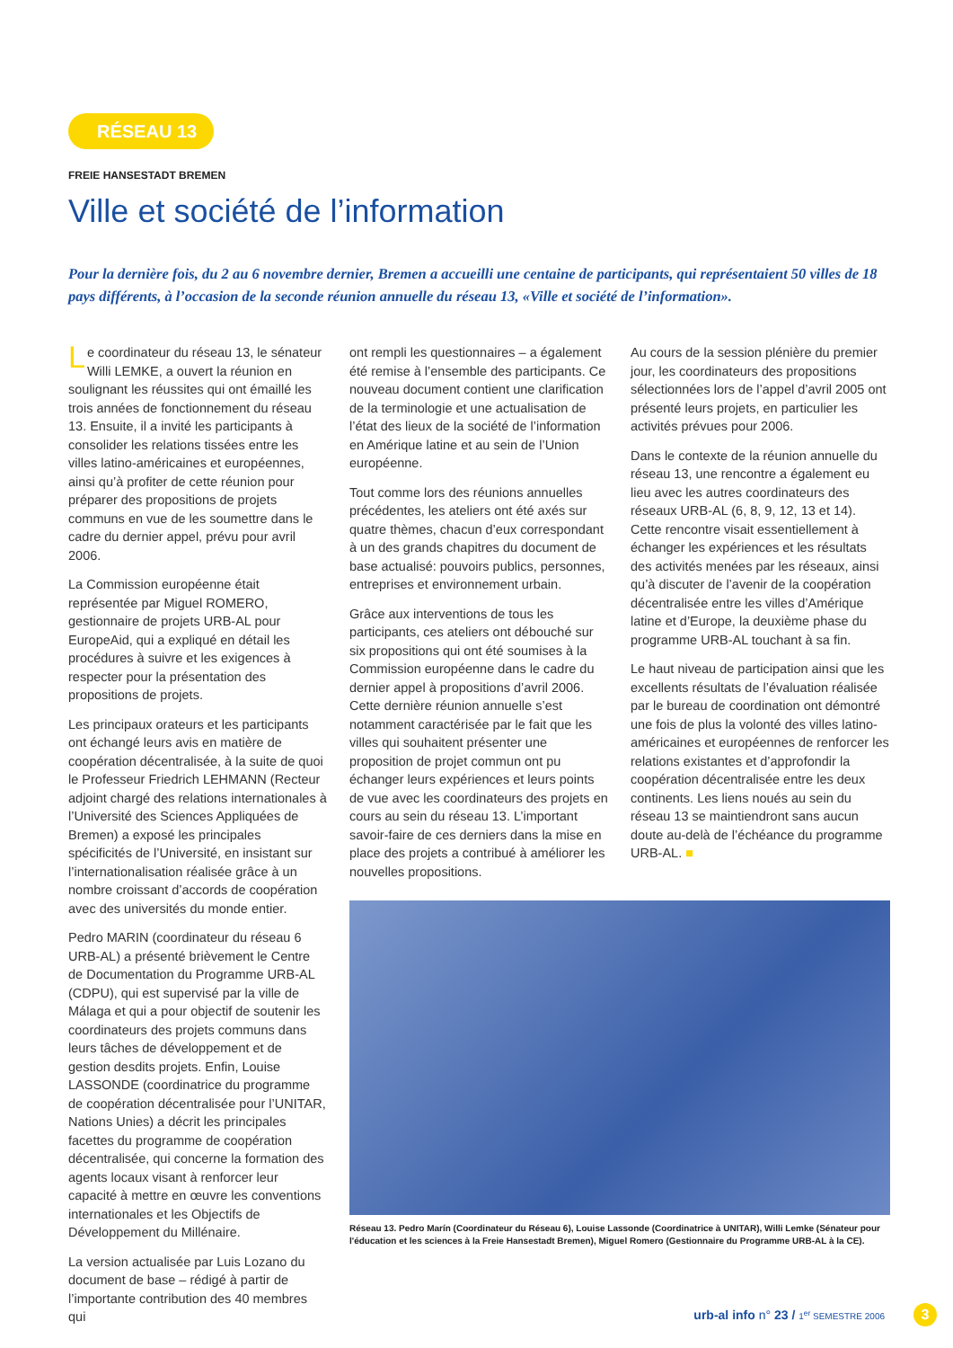RÉSEAU 13
FREIE HANSESTADT BREMEN
Ville et société de l’information
Pour la dernière fois, du 2 au 6 novembre dernier, Bremen a accueilli une centaine de participants, qui représentaient 50 villes de 18 pays différents, à l’occasion de la seconde réunion annuelle du réseau 13, «Ville et société de l’information».
Le coordinateur du réseau 13, le sénateur Willi LEMKE, a ouvert la réunion en soulignant les réussites qui ont émaillé les trois années de fonctionnement du réseau 13. Ensuite, il a invité les participants à consolider les relations tissées entre les villes latino-américaines et européennes, ainsi qu’à profiter de cette réunion pour préparer des propositions de projets communs en vue de les soumettre dans le cadre du dernier appel, prévu pour avril 2006.
La Commission européenne était représentée par Miguel ROMERO, gestionnaire de projets URB-AL pour EuropeAid, qui a expliqué en détail les procédures à suivre et les exigences à respecter pour la présentation des propositions de projets.
Les principaux orateurs et les participants ont échangé leurs avis en matière de coopération décentralisée, à la suite de quoi le Professeur Friedrich LEHMANN (Recteur adjoint chargé des relations internationales à l’Université des Sciences Appliquées de Bremen) a exposé les principales spécificités de l’Université, en insistant sur l’internationalisation réalisée grâce à un nombre croissant d’accords de coopération avec des universités du monde entier.
Pedro MARIN (coordinateur du réseau 6 URB-AL) a présenté brièvement le Centre de Documentation du Programme URB-AL (CDPU), qui est supervisé par la ville de Málaga et qui a pour objectif de soutenir les coordinateurs des projets communs dans leurs tâches de développement et de gestion desdits projets. Enfin, Louise LASSONDE (coordinatrice du programme de coopération décentralisée pour l’UNITAR, Nations Unies) a décrit les principales facettes du programme de coopération décentralisée, qui concerne la formation des agents locaux visant à renforcer leur capacité à mettre en œuvre les conventions internationales et les Objectifs de Développement du Millénaire.
La version actualisée par Luis Lozano du document de base – rédigé à partir de l’importante contribution des 40 membres qui
ont rempli les questionnaires – a également été remise à l’ensemble des participants. Ce nouveau document contient une clarification de la terminologie et une actualisation de l’état des lieux de la société de l’information en Amérique latine et au sein de l’Union européenne.
Tout comme lors des réunions annuelles précédentes, les ateliers ont été axés sur quatre thèmes, chacun d’eux correspondant à un des grands chapitres du document de base actualisé: pouvoirs publics, personnes, entreprises et environnement urbain.
Grâce aux interventions de tous les participants, ces ateliers ont débouché sur six propositions qui ont été soumises à la Commission européenne dans le cadre du dernier appel à propositions d’avril 2006. Cette dernière réunion annuelle s’est notamment caractérisée par le fait que les villes qui souhaitent présenter une proposition de projet commun ont pu échanger leurs expériences et leurs points de vue avec les coordinateurs des projets en cours au sein du réseau 13. L’important savoir-faire de ces derniers dans la mise en place des projets a contribué à améliorer les nouvelles propositions.
Au cours de la session plénière du premier jour, les coordinateurs des propositions sélectionnées lors de l’appel d’avril 2005 ont présenté leurs projets, en particulier les activités prévues pour 2006.
Dans le contexte de la réunion annuelle du réseau 13, une rencontre a également eu lieu avec les autres coordinateurs des réseaux URB-AL (6, 8, 9, 12, 13 et 14). Cette rencontre visait essentiellement à échanger les expériences et les résultats des activités menées par les réseaux, ainsi qu’à discuter de l’avenir de la coopération décentralisée entre les villes d’Amérique latine et d’Europe, la deuxième phase du programme URB-AL touchant à sa fin.
Le haut niveau de participation ainsi que les excellents résultats de l’évaluation réalisée par le bureau de coordination ont démontré une fois de plus la volonté des villes latino-américaines et européennes de renforcer les relations existantes et d’approfondir la coopération décentralisée entre les deux continents. Les liens noués au sein du réseau 13 se maintiendront sans aucun doute au-delà de l’échéance du programme URB-AL. ■
Réseau 13. Pedro Marín (Coordinateur du Réseau 6), Louise Lassonde (Coordinatrice à UNITAR), Willi Lemke (Sénateur pour l'éducation et les sciences à la Freie Hansestadt Bremen), Miguel Romero (Gestionnaire du Programme URB-AL à la CE).
urb-al info n° 23 / 1<sup>er</sup> SEMESTRE 2006
3